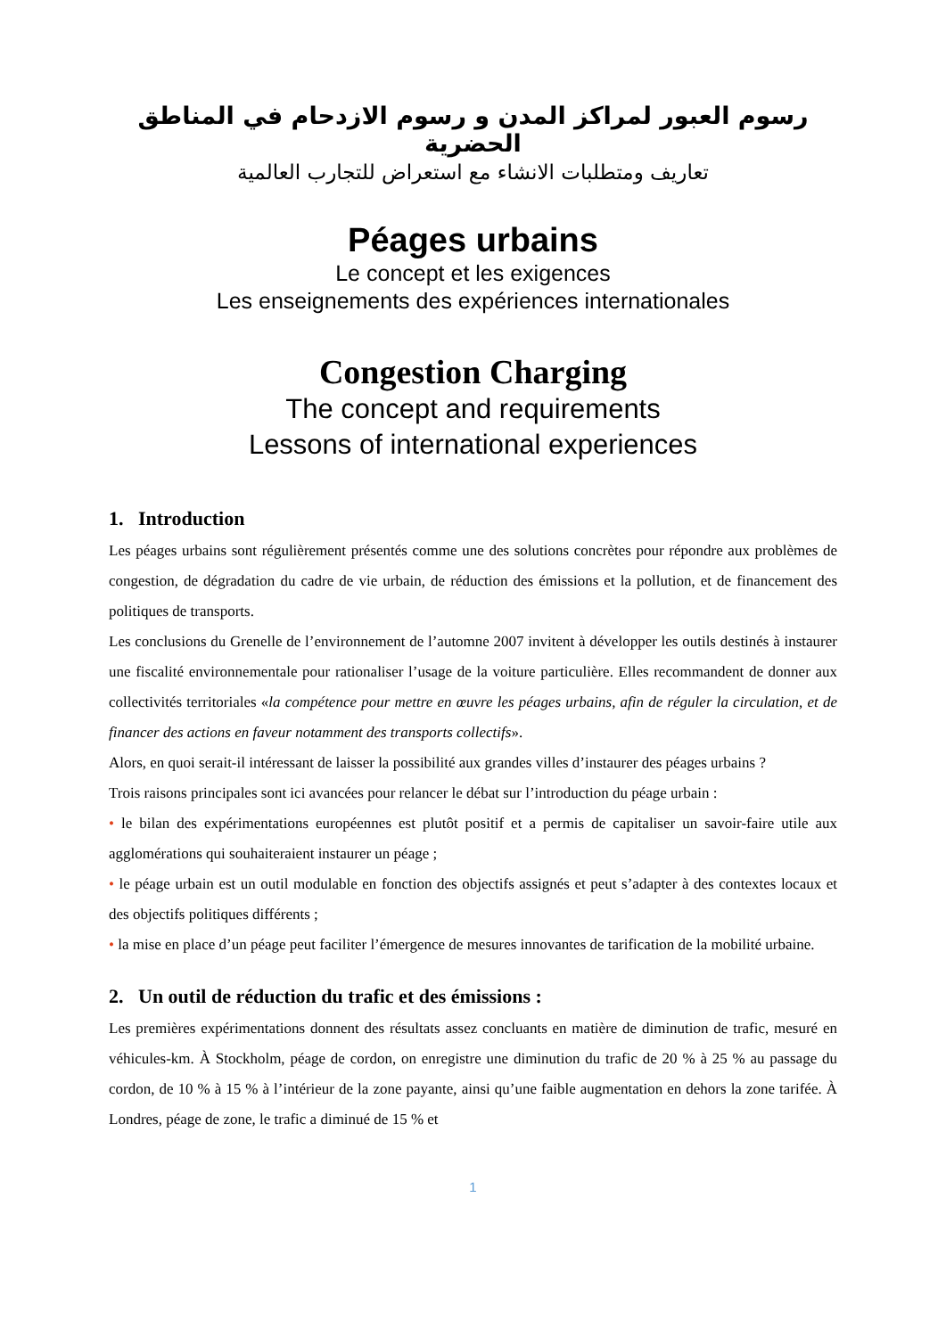رسوم العبور لمراكز المدن و رسوم الازدحام في المناطق الحضرية
تعاريف ومتطلبات الانشاء مع استعراض للتجارب العالمية
Péages urbains
Le concept et les exigences
Les enseignements des expériences internationales
Congestion Charging
The concept and requirements
Lessons of international experiences
1. Introduction
Les péages urbains sont régulièrement présentés comme une des solutions concrètes pour répondre aux problèmes de congestion, de dégradation du cadre de vie urbain, de réduction des émissions et la pollution, et de financement des politiques de transports.
Les conclusions du Grenelle de l’environnement de l’automne 2007 invitent à développer les outils destinés à instaurer une fiscalité environnementale pour rationaliser l’usage de la voiture particulière. Elles recommandent de donner aux collectivités territoriales «la compétence pour mettre en œuvre les péages urbains, afin de réguler la circulation, et de financer des actions en faveur notamment des transports collectifs».
Alors, en quoi serait-il intéressant de laisser la possibilité aux grandes villes d’instaurer des péages urbains ?
Trois raisons principales sont ici avancées pour relancer le débat sur l’introduction du péage urbain :
• le bilan des expérimentations européennes est plutôt positif et a permis de capitaliser un savoir-faire utile aux agglomérations qui souhaiteraient instaurer un péage ;
• le péage urbain est un outil modulable en fonction des objectifs assignés et peut s’adapter à des contextes locaux et des objectifs politiques différents ;
• la mise en place d’un péage peut faciliter l’émergence de mesures innovantes de tarification de la mobilité urbaine.
2. Un outil de réduction du trafic et des émissions :
Les premières expérimentations donnent des résultats assez concluants en matière de diminution de trafic, mesuré en véhicules-km. À Stockholm, péage de cordon, on enregistre une diminution du trafic de 20 % à 25 % au passage du cordon, de 10 % à 15 % à l’intérieur de la zone payante, ainsi qu’une faible augmentation en dehors la zone tarifée. À Londres, péage de zone, le trafic a diminué de 15 % et
1